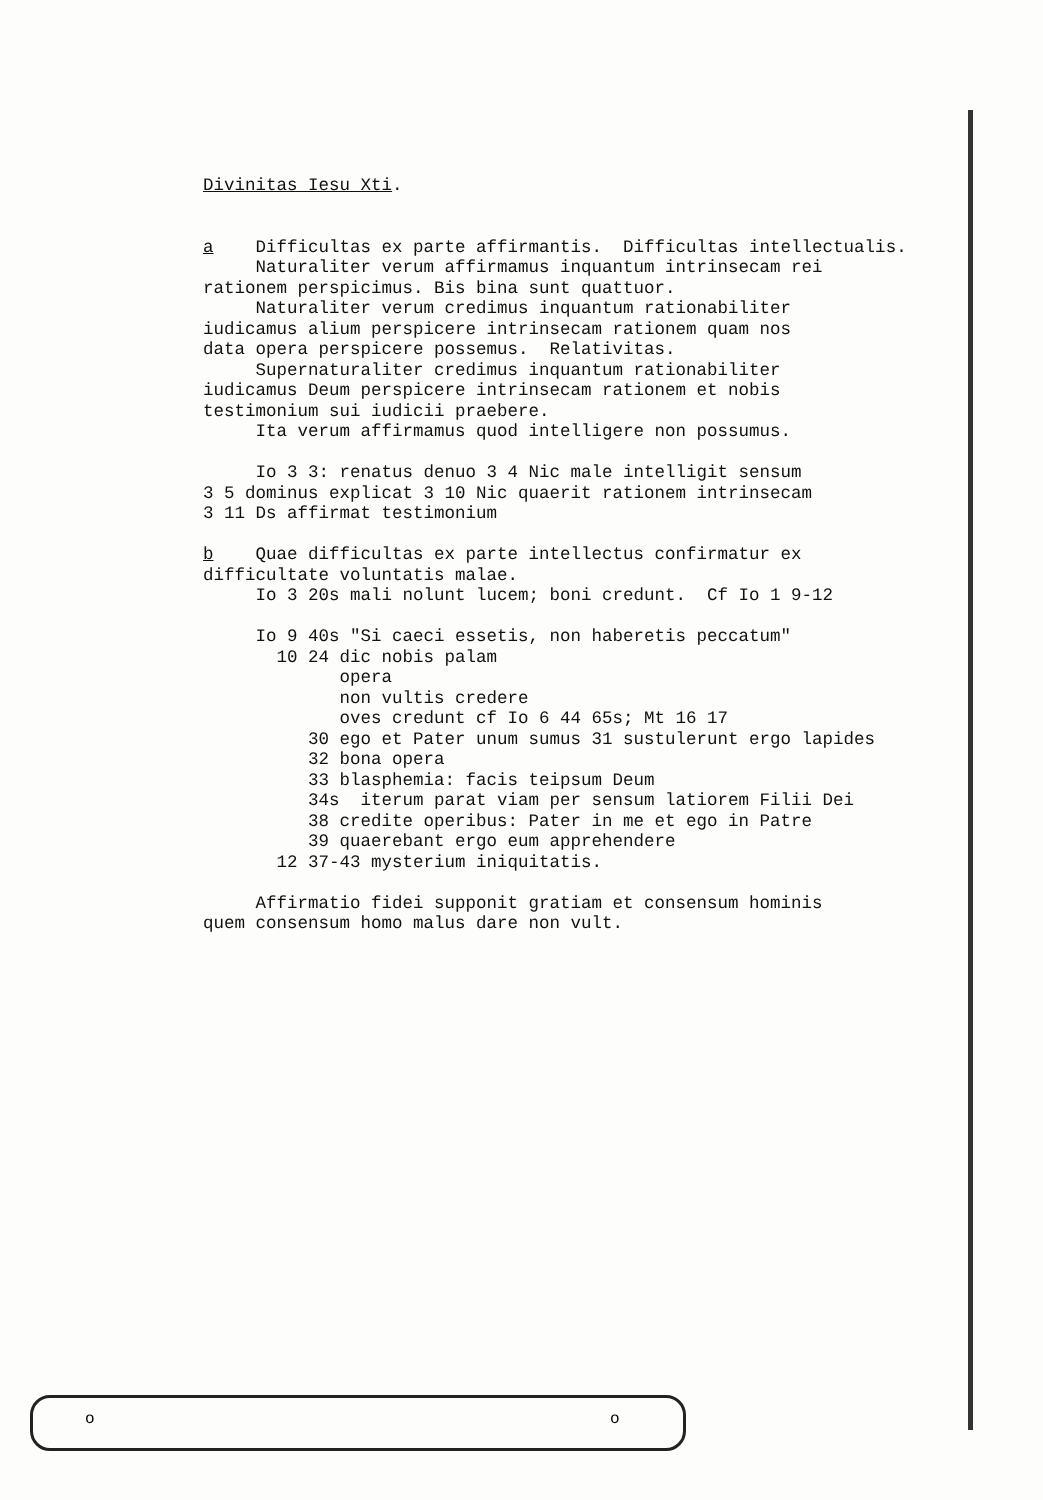Divinitas Iesu Xti. a Difficultas ex parte affirmantis. Difficultas intellectualis. Naturaliter verum affirmamus inquantum intrinsecam rei rationem perspicimus. Bis bina sunt quattuor. Naturaliter verum credimus inquantum rationabiliter iudicamus alium perspicere intrinsecam rationem quam nos data opera perspicere possemus. Relativitas. Supernaturaliter credimus inquantum rationabiliter iudicamus Deum perspicere intrinsecam rationem et nobis testimonium sui iudicii praebere. Ita verum affirmamus quod intelligere non possumus. Io 3 3: renatus denuo 3 4 Nic male intelligit sensum 3 5 dominus explicat 3 10 Nic quaerit rationem intrinsecam 3 11 Ds affirmat testimonium b Quae difficultas ex parte intellectus confirmatur ex difficultate voluntatis malae. Io 3 20s mali nolunt lucem; boni credunt. Cf Io 1 9-12 Io 9 40s "Si caeci essetis, non haberetis peccatum" 10 24 dic nobis palam opera non vultis credere oves credunt cf Io 6 44 65s; Mt 16 17 30 ego et Pater unum sumus 31 sustulerunt ergo lapides 32 bona opera 33 blasphemia: facis teipsum Deum 34s iterum parat viam per sensum latiorem Filii Dei 38 credite operibus: Pater in me et ego in Patre 39 quaerebant ergo eum apprehendere 12 37-43 mysterium iniquitatis. Affirmatio fidei supponit gratiam et consensum hominis quem consensum homo malus dare non vult.
o o